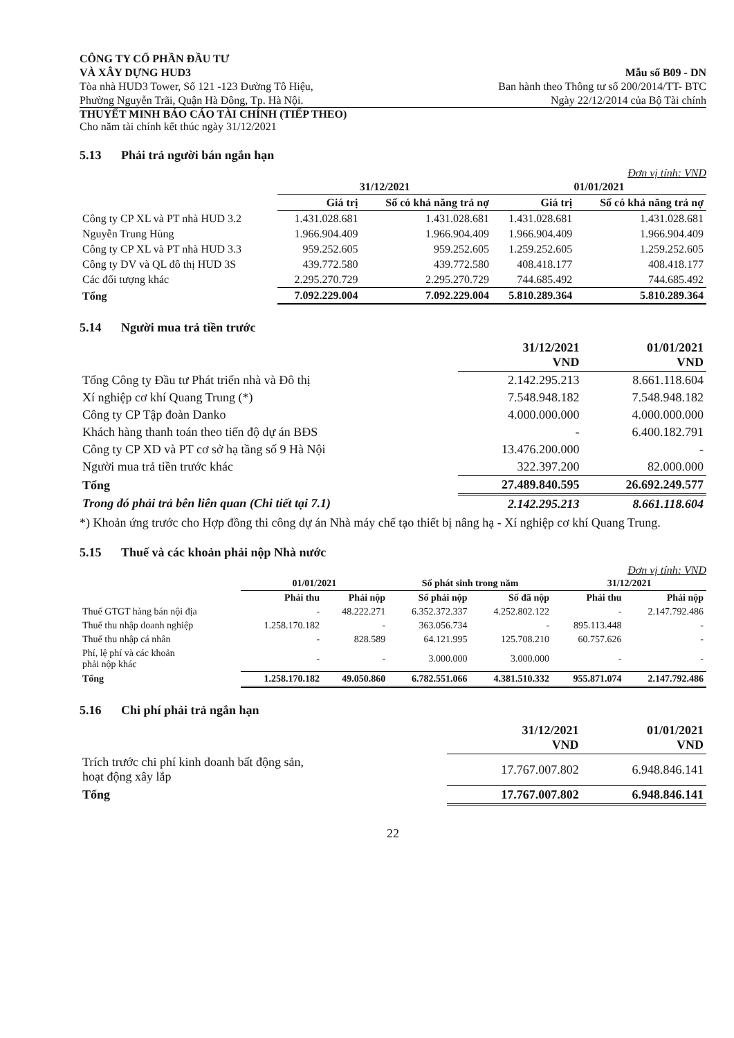CÔNG TY CỔ PHẦN ĐẦU TƯ
VÀ XÂY DỰNG HUD3
Tòa nhà HUD3 Tower, Số 121 -123 Đường Tô Hiệu,
Phường Nguyễn Trãi, Quận Hà Đông, Tp. Hà Nội.
Mẫu số B09 - DN
Ban hành theo Thông tư số 200/2014/TT- BTC
Ngày 22/12/2014 của Bộ Tài chính
THUYẾT MINH BÁO CÁO TÀI CHÍNH (TIẾP THEO)
Cho năm tài chính kết thúc ngày 31/12/2021
5.13 Phải trả người bán ngắn hạn
Đơn vị tính: VND
| | 31/12/2021 | | 01/01/2021 | |
| --- | --- | --- | --- | --- |
| | Giá trị | Số có khả năng trả nợ | Giá trị | Số có khả năng trả nợ |
| Công ty CP XL và PT nhà HUD 3.2 | 1.431.028.681 | 1.431.028.681 | 1.431.028.681 | 1.431.028.681 |
| Nguyễn Trung Hùng | 1.966.904.409 | 1.966.904.409 | 1.966.904.409 | 1.966.904.409 |
| Công ty CP XL và PT nhà HUD 3.3 | 959.252.605 | 959.252.605 | 1.259.252.605 | 1.259.252.605 |
| Công ty DV và QL đô thị HUD 3S | 439.772.580 | 439.772.580 | 408.418.177 | 408.418.177 |
| Các đối tượng khác | 2.295.270.729 | 2.295.270.729 | 744.685.492 | 744.685.492 |
| Tổng | 7.092.229.004 | 7.092.229.004 | 5.810.289.364 | 5.810.289.364 |
5.14 Người mua trả tiền trước
| | 31/12/2021 VND | 01/01/2021 VND |
| --- | --- | --- |
| Tổng Công ty Đầu tư Phát triển nhà và Đô thị | 2.142.295.213 | 8.661.118.604 |
| Xí nghiệp cơ khí Quang Trung (*) | 7.548.948.182 | 7.548.948.182 |
| Công ty CP Tập đoàn Danko | 4.000.000.000 | 4.000.000.000 |
| Khách hàng thanh toán theo tiến độ dự án BĐS | - | 6.400.182.791 |
| Công ty CP XD và PT cơ sở hạ tầng số 9 Hà Nội | 13.476.200.000 | - |
| Người mua trả tiền trước khác | 322.397.200 | 82.000.000 |
| Tổng | 27.489.840.595 | 26.692.249.577 |
| Trong đó phải trả bên liên quan (Chi tiết tại 7.1) | 2.142.295.213 | 8.661.118.604 |
*) Khoản ứng trước cho Hợp đồng thi công dự án Nhà máy chế tạo thiết bị nâng hạ - Xí nghiệp cơ khí Quang Trung.
5.15 Thuế và các khoản phải nộp Nhà nước
Đơn vị tính: VND
| | 01/01/2021 | | Số phát sinh trong năm | | 31/12/2021 | |
| --- | --- | --- | --- | --- | --- | --- |
| | Phải thu | Phải nộp | Số phải nộp | Số đã nộp | Phải thu | Phải nộp |
| Thuế GTGT hàng bán nội địa | - | 48.222.271 | 6.352.372.337 | 4.252.802.122 | - | 2.147.792.486 |
| Thuế thu nhập doanh nghiệp | 1.258.170.182 | - | 363.056.734 | - | 895.113.448 | - |
| Thuế thu nhập cá nhân | - | 828.589 | 64.121.995 | 125.708.210 | 60.757.626 | - |
| Phí, lệ phí và các khoản phải nộp khác | - | - | 3.000.000 | 3.000.000 | - | - |
| Tổng | 1.258.170.182 | 49.050.860 | 6.782.551.066 | 4.381.510.332 | 955.871.074 | 2.147.792.486 |
5.16 Chi phí phải trả ngắn hạn
| | 31/12/2021 VND | 01/01/2021 VND |
| --- | --- | --- |
| Trích trước chi phí kinh doanh bất động sản, hoạt động xây lắp | 17.767.007.802 | 6.948.846.141 |
| Tổng | 17.767.007.802 | 6.948.846.141 |
22